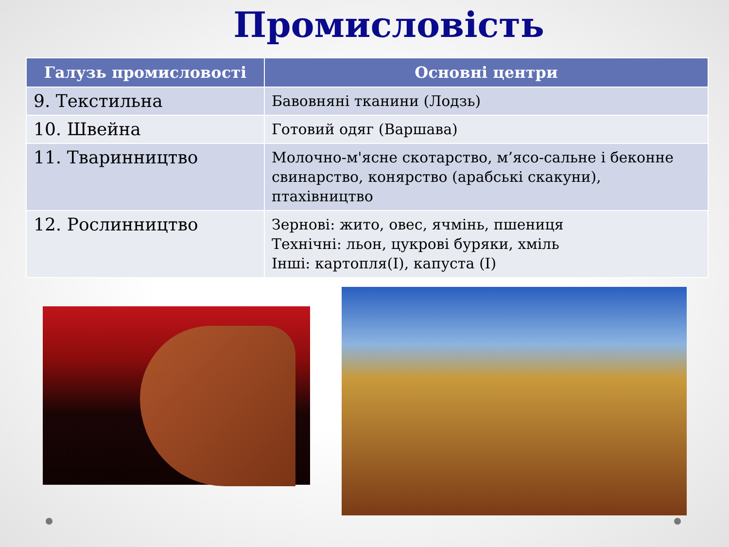Промисловість
| Галузь промисловості | Основні центри |
| --- | --- |
| 9. Текстильна | Бавовняні тканини (Лодзь) |
| 10. Швейна | Готовий одяг (Варшава) |
| 11. Тваринництво | Молочно-м'ясне скотарство, м’ясо-сальне і беконне свинарство, конярство (арабські скакуни), птахівництво |
| 12. Рослинництво | Зернові: жито, овес, ячмінь, пшениця Технічні: льон, цукрові буряки, хміль Інші: картопля(І), капуста (І) |